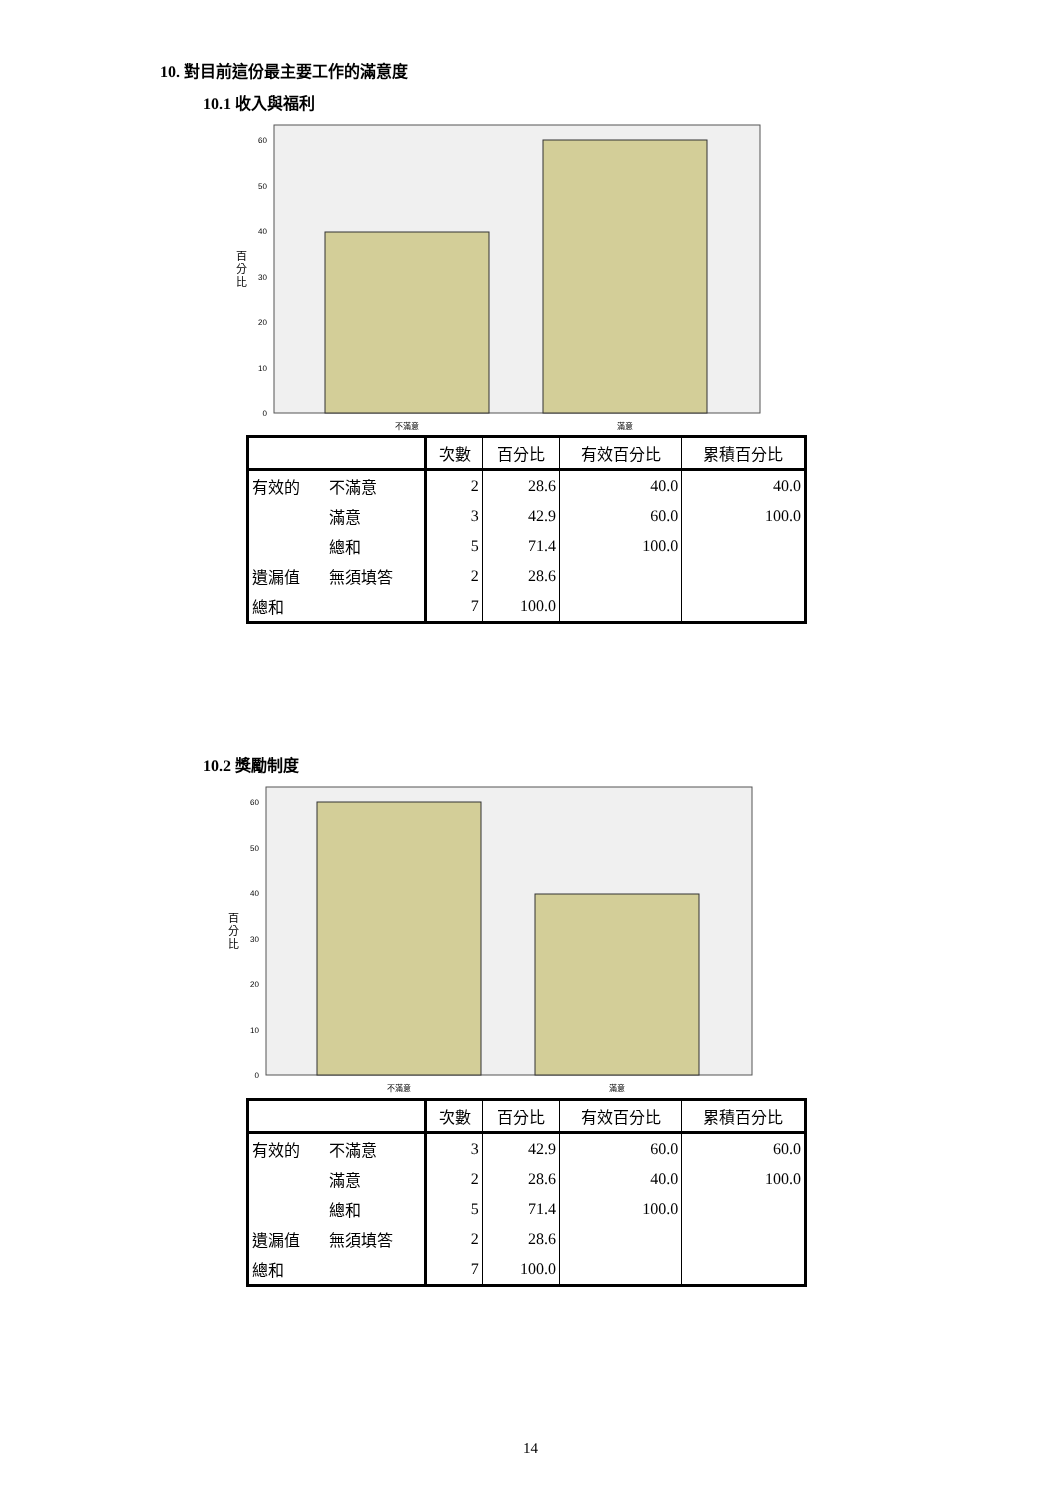10. 對目前這份最主要工作的滿意度
10.1 收入與福利
60
50
40
30
20
10
0
百
分
比
不滿意
滿意
| | | 次數 | 百分比 | 有效百分比 | 累積百分比 |
| --- | --- | --- | --- | --- | --- |
| 有效的 | 不滿意 | 2 | 28.6 | 40.0 | 40.0 |
| | 滿意 | 3 | 42.9 | 60.0 | 100.0 |
| | 總和 | 5 | 71.4 | 100.0 | |
| 遺漏值 | 無須填答 | 2 | 28.6 | | |
| 總和 | | 7 | 100.0 | | |
10.2 獎勵制度
60
50
40
30
20
10
0
百
分
比
不滿意
滿意
| | | 次數 | 百分比 | 有效百分比 | 累積百分比 |
| --- | --- | --- | --- | --- | --- |
| 有效的 | 不滿意 | 3 | 42.9 | 60.0 | 60.0 |
| | 滿意 | 2 | 28.6 | 40.0 | 100.0 |
| | 總和 | 5 | 71.4 | 100.0 | |
| 遺漏值 | 無須填答 | 2 | 28.6 | | |
| 總和 | | 7 | 100.0 | | |
14